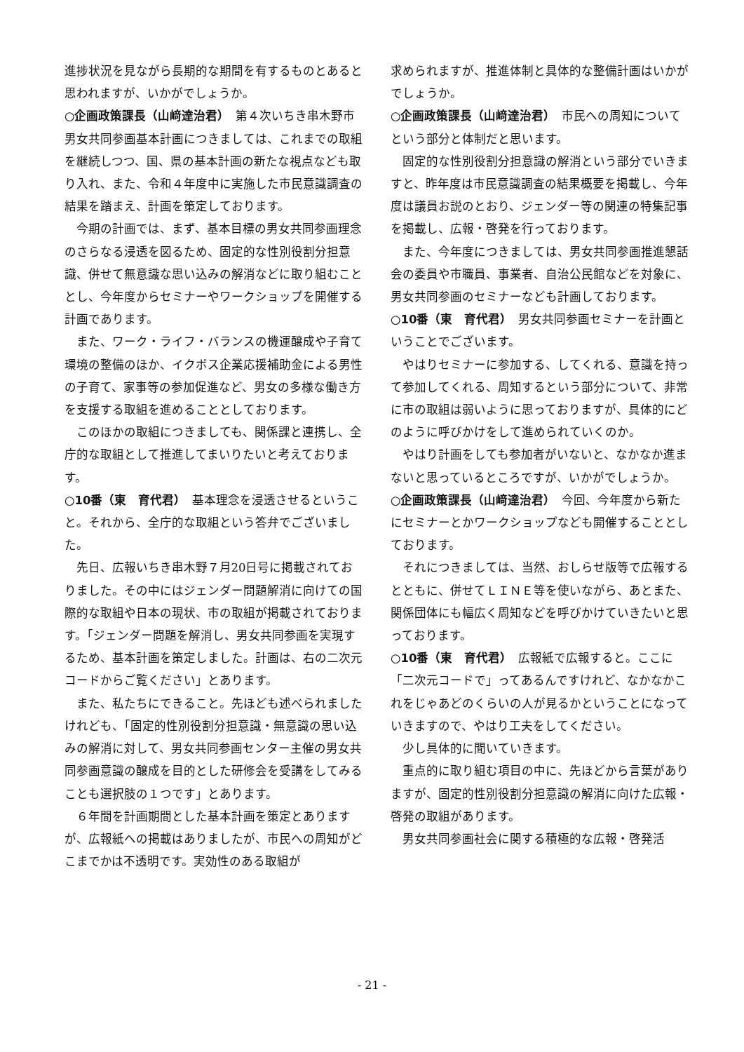進捗状況を見ながら長期的な期間を有するものとあると思われますが、いかがでしょうか。
○企画政策課長（山﨑達治君）　第４次いちき串木野市男女共同参画基本計画につきましては、これまでの取組を継続しつつ、国、県の基本計画の新たな視点なども取り入れ、また、令和４年度中に実施した市民意識調査の結果を踏まえ、計画を策定しております。
今期の計画では、まず、基本目標の男女共同参画理念のさらなる浸透を図るため、固定的な性別役割分担意識、併せて無意識な思い込みの解消などに取り組むこととし、今年度からセミナーやワークショップを開催する計画であります。
また、ワーク・ライフ・バランスの機運醸成や子育て環境の整備のほか、イクボス企業応援補助金による男性の子育て、家事等の参加促進など、男女の多様な働き方を支援する取組を進めることとしております。
このほかの取組につきましても、関係課と連携し、全庁的な取組として推進してまいりたいと考えております。
○10番（東　育代君）　基本理念を浸透させるということ。それから、全庁的な取組という答弁でございました。
先日、広報いちき串木野７月20日号に掲載されておりました。その中にはジェンダー問題解消に向けての国際的な取組や日本の現状、市の取組が掲載されております。「ジェンダー問題を解消し、男女共同参画を実現するため、基本計画を策定しました。計画は、右の二次元コードからご覧ください」とあります。
また、私たちにできること。先ほども述べられましたけれども、「固定的性別役割分担意識・無意識の思い込みの解消に対して、男女共同参画センター主催の男女共同参画意識の醸成を目的とした研修会を受講をしてみることも選択肢の１つです」とあります。
６年間を計画期間とした基本計画を策定とありますが、広報紙への掲載はありましたが、市民への周知がどこまでかは不透明です。実効性のある取組が
求められますが、推進体制と具体的な整備計画はいかがでしょうか。
○企画政策課長（山﨑達治君）　市民への周知についてという部分と体制だと思います。
固定的な性別役割分担意識の解消という部分でいきますと、昨年度は市民意識調査の結果概要を掲載し、今年度は議員お説のとおり、ジェンダー等の関連の特集記事を掲載し、広報・啓発を行っております。
また、今年度につきましては、男女共同参画推進懇話会の委員や市職員、事業者、自治公民館などを対象に、男女共同参画のセミナーなども計画しております。
○10番（東　育代君）　男女共同参画セミナーを計画ということでございます。
やはりセミナーに参加する、してくれる、意識を持って参加してくれる、周知するという部分について、非常に市の取組は弱いように思っておりますが、具体的にどのように呼びかけをして進められていくのか。
やはり計画をしても参加者がいないと、なかなか進まないと思っているところですが、いかがでしょうか。
○企画政策課長（山﨑達治君）　今回、今年度から新たにセミナーとかワークショップなども開催することとしております。
それにつきましては、当然、おしらせ版等で広報するとともに、併せてＬＩＮＥ等を使いながら、あとまた、関係団体にも幅広く周知などを呼びかけていきたいと思っております。
○10番（東　育代君）　広報紙で広報すると。ここに「二次元コードで」ってあるんですけれど、なかなかこれをじゃあどのくらいの人が見るかということになっていきますので、やはり工夫をしてください。
少し具体的に聞いていきます。
重点的に取り組む項目の中に、先ほどから言葉がありますが、固定的性別役割分担意識の解消に向けた広報・啓発の取組があります。
男女共同参画社会に関する積極的な広報・啓発活
- 21 -